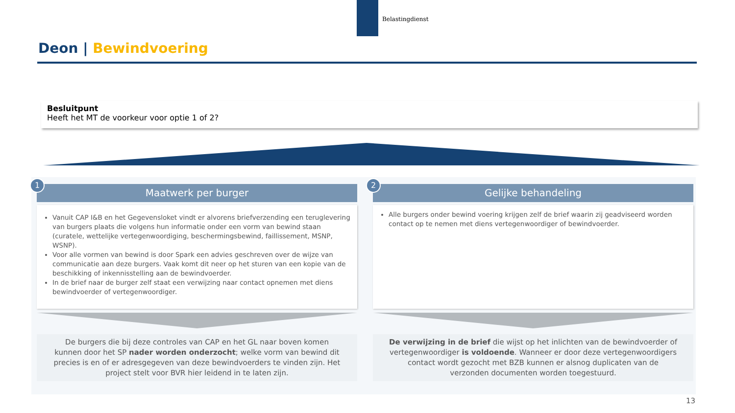Belastingdienst
Deon | Bewindvoering
Besluitpunt
Heeft het MT de voorkeur voor optie 1 of 2?
1
Maatwerk per burger
Vanuit CAP I&B en het Gegevensloket vindt er alvorens briefverzending een teruglevering van burgers plaats die volgens hun informatie onder een vorm van bewind staan (curatele, wettelijke vertegenwoordiging, beschermingsbewind, faillissement, MSNP, WSNP).
Voor alle vormen van bewind is door Spark een advies geschreven over de wijze van communicatie aan deze burgers. Vaak komt dit neer op het sturen van een kopie van de beschikking of inkennisstelling aan de bewindvoerder.
In de brief naar de burger zelf staat een verwijzing naar contact opnemen met diens bewindvoerder of vertegenwoordiger.
De burgers die bij deze controles van CAP en het GL naar boven komen kunnen door het SP nader worden onderzocht; welke vorm van bewind dit precies is en of er adresgegeven van deze bewindvoerders te vinden zijn. Het project stelt voor BVR hier leidend in te laten zijn.
2
Gelijke behandeling
Alle burgers onder bewind voering krijgen zelf de brief waarin zij geadviseerd worden contact op te nemen met diens vertegenwoordiger of bewindvoerder.
De verwijzing in de brief die wijst op het inlichten van de bewindvoerder of vertegenwoordiger is voldoende. Wanneer er door deze vertegenwoordigers contact wordt gezocht met BZB kunnen er alsnog duplicaten van de verzonden documenten worden toegestuurd.
13